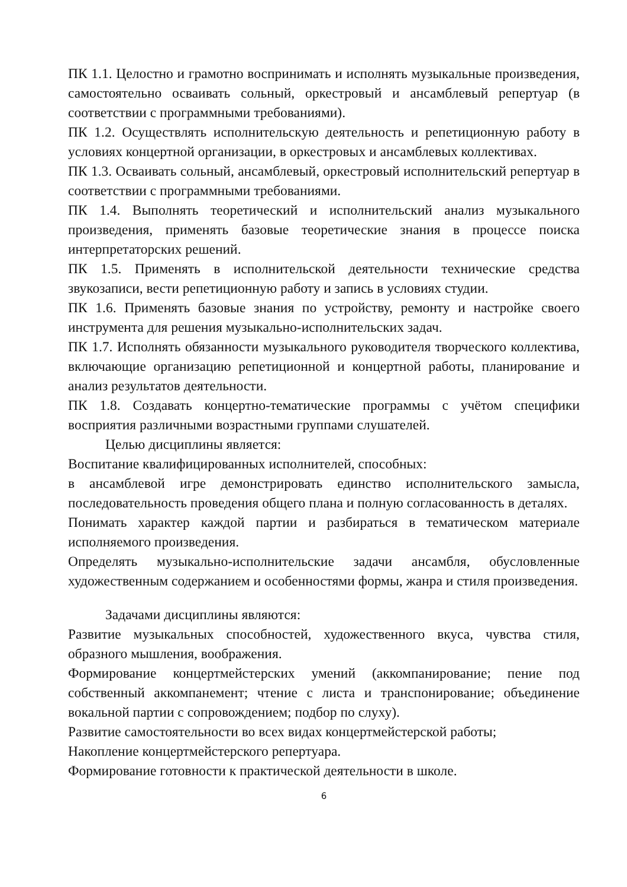ПК 1.1. Целостно и грамотно воспринимать и исполнять музыкальные произведения, самостоятельно осваивать сольный, оркестровый и ансамблевый репертуар (в соответствии с программными требованиями).
ПК 1.2. Осуществлять исполнительскую деятельность и репетиционную работу в условиях концертной организации, в оркестровых и ансамблевых коллективах.
ПК 1.3. Осваивать сольный, ансамблевый, оркестровый исполнительский репертуар в соответствии с программными требованиями.
ПК 1.4. Выполнять теоретический и исполнительский анализ музыкального произведения, применять базовые теоретические знания в процессе поиска интерпретаторских решений.
ПК 1.5. Применять в исполнительской деятельности технические средства звукозаписи, вести репетиционную работу и запись в условиях студии.
ПК 1.6. Применять базовые знания по устройству, ремонту и настройке своего инструмента для решения музыкально-исполнительских задач.
ПК 1.7. Исполнять обязанности музыкального руководителя творческого коллектива, включающие организацию репетиционной и концертной работы, планирование и анализ результатов деятельности.
ПК 1.8. Создавать концертно-тематические программы с учётом специфики восприятия различными возрастными группами слушателей.
Целью дисциплины является:
Воспитание квалифицированных исполнителей, способных:
в ансамблевой игре демонстрировать единство исполнительского замысла, последовательность проведения общего плана и полную согласованность в деталях.
Понимать характер каждой партии и разбираться в тематическом материале исполняемого произведения.
Определять музыкально-исполнительские задачи ансамбля, обусловленные художественным содержанием и особенностями формы, жанра и стиля произведения.
Задачами дисциплины являются:
Развитие музыкальных способностей, художественного вкуса, чувства стиля, образного мышления, воображения.
Формирование концертмейстерских умений (аккомпанирование; пение под собственный аккомпанемент; чтение с листа и транспонирование; объединение вокальной партии с сопровождением; подбор по слуху).
Развитие самостоятельности во всех видах концертмейстерской работы;
Накопление концертмейстерского репертуара.
Формирование готовности к практической деятельности в школе.
6